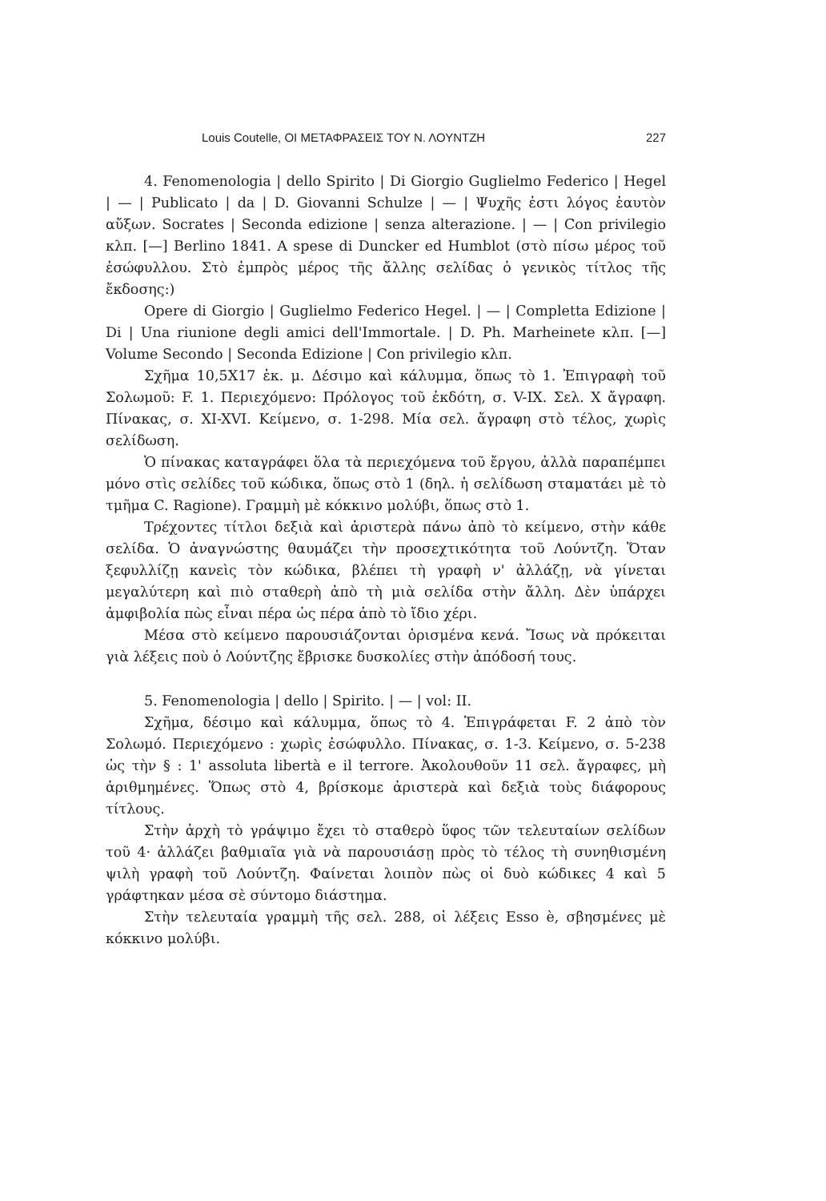Louis Coutelle, ΟΙ ΜΕΤΑΦΡΑΣΕΙΣ ΤΟΥ Ν. ΛΟΥΝΤΖΗ 227
4. Fenomenologia | dello Spirito | Di Giorgio Guglielmo Federico | Hegel | — | Publicato | da | D. Giovanni Schulze | — | Ψυχῆς ἐστι λόγος ἑαυτὸν αὔξων. Socrates | Seconda edizione | senza alterazione. | — | Con privilegio κλπ. [—] Berlino 1841. A spese di Duncker ed Humblot (στὸ πίσω μέρος τοῦ ἐσώφυλλου. Στὸ ἐμπρὸς μέρος τῆς ἄλλης σελίδας ὁ γενικὸς τίτλος τῆς ἔκδοσης:)
Opere di Giorgio | Guglielmo Federico Hegel. | — | Completta Edizione | Di | Una riunione degli amici dell'Immortale. | D. Ph. Marheinete κλπ. [—] Volume Secondo | Seconda Edizione | Con privilegio κλπ.
Σχῆμα 10,5X17 ἑκ. μ. Δέσιμο καὶ κάλυμμα, ὅπως τὸ 1. Ἐπιγραφὴ τοῦ Σολωμοῦ: F. 1. Περιεχόμενο: Πρόλογος τοῦ ἐκδότη, σ. V-IX. Σελ. X ἄγραφη. Πίνακας, σ. XI-XVI. Κείμενο, σ. 1-298. Μία σελ. ἄγραφη στὸ τέλος, χωρὶς σελίδωση.
Ὁ πίνακας καταγράφει ὅλα τὰ περιεχόμενα τοῦ ἔργου, ἀλλὰ παραπέμπει μόνο στὶς σελίδες τοῦ κώδικα, ὅπως στὸ 1 (δηλ. ἡ σελίδωση σταματάει μὲ τὸ τμῆμα C. Ragione). Γραμμὴ μὲ κόκκινο μολύβι, ὅπως στὸ 1.
Τρέχοντες τίτλοι δεξιὰ καὶ ἀριστερὰ πάνω ἀπὸ τὸ κείμενο, στὴν κάθε σελίδα. Ὁ ἀναγνώστης θαυμάζει τὴν προσεχτικότητα τοῦ Λούντζη. Ὅταν ξεφυλλίζῃ κανεὶς τὸν κώδικα, βλέπει τὴ γραφὴ ν' ἀλλάζῃ, νὰ γίνεται μεγαλύτερη καὶ πιὸ σταθερὴ ἀπὸ τὴ μιὰ σελίδα στὴν ἄλλη. Δὲν ὑπάρχει ἀμφιβολία πὼς εἶναι πέρα ὡς πέρα ἀπὸ τὸ ἴδιο χέρι.
Μέσα στὸ κείμενο παρουσιάζονται ὁρισμένα κενά. Ἴσως νὰ πρόκειται γιὰ λέξεις ποὺ ὁ Λούντζης ἔβρισκε δυσκολίες στὴν ἀπόδοσή τους.
5. Fenomenologia | dello | Spirito. | — | vol: II.
Σχῆμα, δέσιμο καὶ κάλυμμα, ὅπως τὸ 4. Ἐπιγράφεται F. 2 ἀπὸ τὸν Σολωμό. Περιεχόμενο : χωρὶς ἐσώφυλλο. Πίνακας, σ. 1-3. Κείμενο, σ. 5-238 ὡς τὴν § : 1' assoluta libertà e il terrore. Ἀκολουθοῦν 11 σελ. ἄγραφες, μὴ ἀριθμημένες. Ὅπως στὸ 4, βρίσκομε ἀριστερὰ καὶ δεξιὰ τοὺς διάφορους τίτλους.
Στὴν ἀρχὴ τὸ γράψιμο ἔχει τὸ σταθερὸ ὕφος τῶν τελευταίων σελίδων τοῦ 4· ἀλλάζει βαθμιαῖα γιὰ νὰ παρουσιάσῃ πρὸς τὸ τέλος τὴ συνηθισμένη ψιλὴ γραφὴ τοῦ Λούντζη. Φαίνεται λοιπὸν πὼς οἱ δυὸ κώδικες 4 καὶ 5 γράφτηκαν μέσα σὲ σύντομο διάστημα.
Στὴν τελευταία γραμμὴ τῆς σελ. 288, οἱ λέξεις Esso è, σβησμένες μὲ κόκκινο μολύβι.